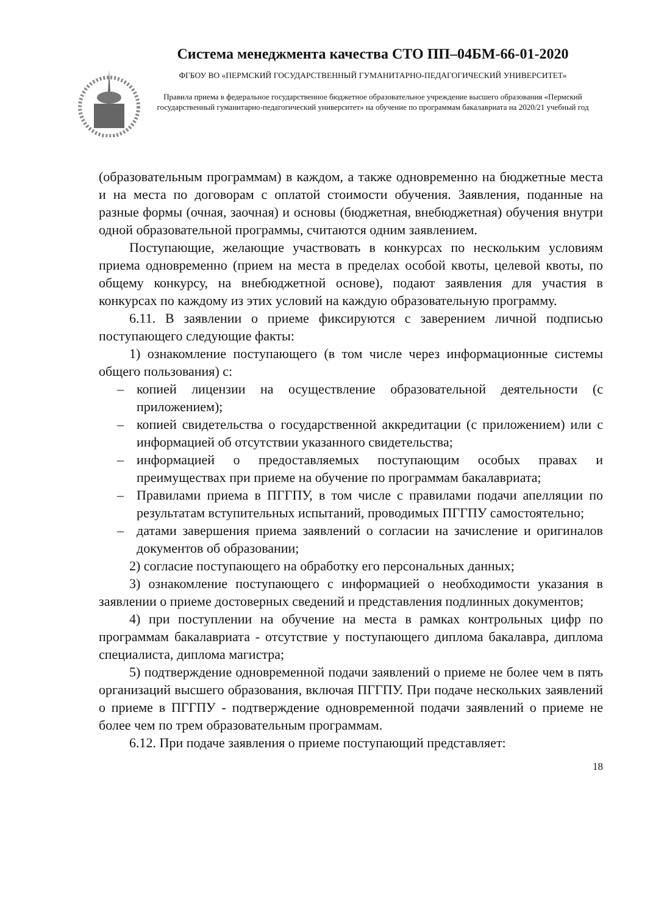Система менеджмента качества СТО ПП–04БМ-66-01-2020
ФГБОУ ВО «ПЕРМСКИЙ ГОСУДАРСТВЕННЫЙ ГУМАНИТАРНО-ПЕДАГОГИЧЕСКИЙ УНИВЕРСИТЕТ»
Правила приема в федеральное государственное бюджетное образовательное учреждение высшего образования «Пермский государственный гуманитарно-педагогический университет» на обучение по программам бакалавриата на 2020/21 учебный год
(образовательным программам) в каждом, а также одновременно на бюджетные места и на места по договорам с оплатой стоимости обучения. Заявления, поданные на разные формы (очная, заочная) и основы (бюджетная, внебюджетная) обучения внутри одной образовательной программы, считаются одним заявлением.
Поступающие, желающие участвовать в конкурсах по нескольким условиям приема одновременно (прием на места в пределах особой квоты, целевой квоты, по общему конкурсу, на внебюджетной основе), подают заявления для участия в конкурсах по каждому из этих условий на каждую образовательную программу.
6.11. В заявлении о приеме фиксируются с заверением личной подписью поступающего следующие факты:
1) ознакомление поступающего (в том числе через информационные системы общего пользования) с:
– копией лицензии на осуществление образовательной деятельности (с приложением);
– копией свидетельства о государственной аккредитации (с приложением) или с информацией об отсутствии указанного свидетельства;
– информацией о предоставляемых поступающим особых правах и преимуществах при приеме на обучение по программам бакалавриата;
– Правилами приема в ПГГПУ, в том числе с правилами подачи апелляции по результатам вступительных испытаний, проводимых ПГГПУ самостоятельно;
– датами завершения приема заявлений о согласии на зачисление и оригиналов документов об образовании;
2) согласие поступающего на обработку его персональных данных;
3) ознакомление поступающего с информацией о необходимости указания в заявлении о приеме достоверных сведений и представления подлинных документов;
4) при поступлении на обучение на места в рамках контрольных цифр по программам бакалавриата - отсутствие у поступающего диплома бакалавра, диплома специалиста, диплома магистра;
5) подтверждение одновременной подачи заявлений о приеме не более чем в пять организаций высшего образования, включая ПГГПУ. При подаче нескольких заявлений о приеме в ПГГПУ - подтверждение одновременной подачи заявлений о приеме не более чем по трем образовательным программам.
6.12. При подаче заявления о приеме поступающий представляет:
18